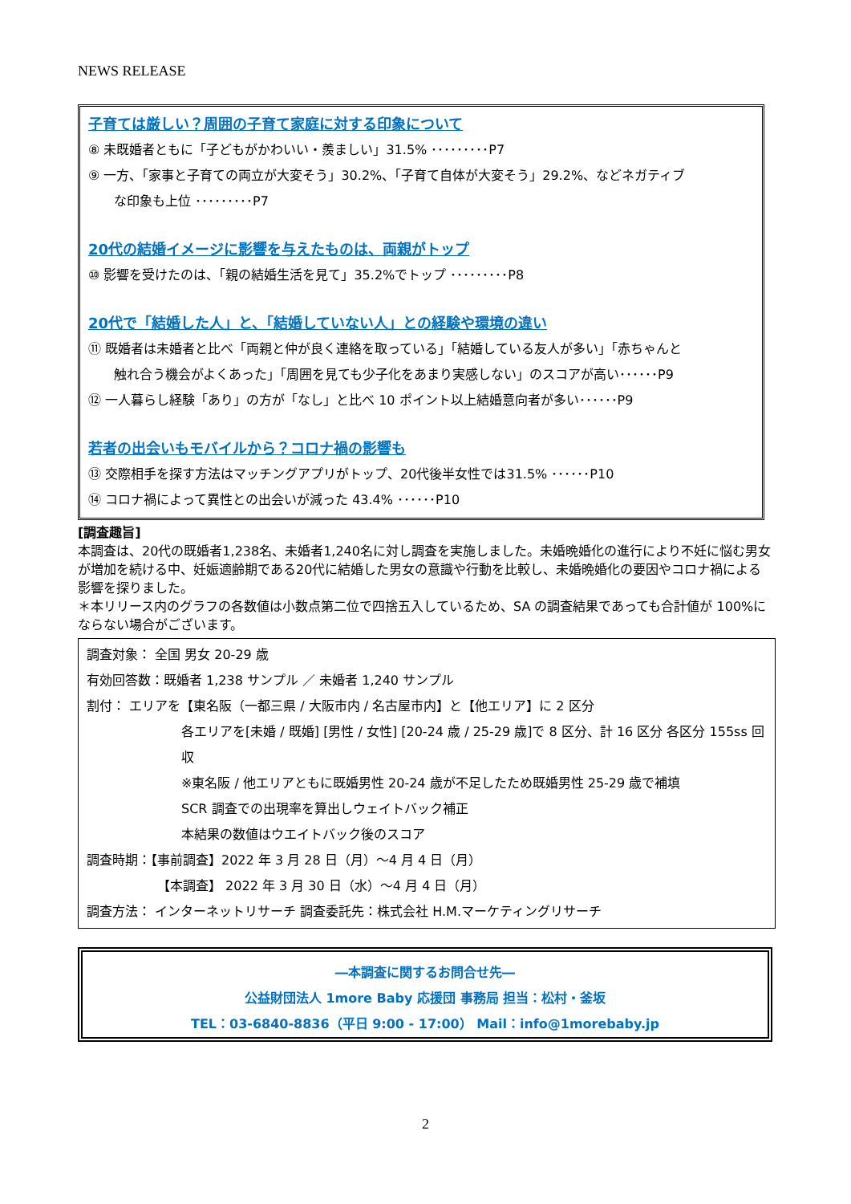NEWS RELEASE
子育ては厳しい？周囲の子育て家庭に対する印象について
⑧ 未既婚者ともに「子どもがかわいい・羨ましい」31.5% ･････････P7
⑨ 一方、「家事と子育ての両立が大変そう」30.2%、「子育て自体が大変そう」29.2%、などネガティブ
な印象も上位 ･････････P7
20代の結婚イメージに影響を与えたものは、両親がトップ
⑩ 影響を受けたのは、「親の結婚生活を見て」35.2%でトップ ･････････P8
20代で「結婚した人」と、「結婚していない人」との経験や環境の違い
⑪ 既婚者は未婚者と比べ「両親と仲が良く連絡を取っている」「結婚している友人が多い」「赤ちゃんと
触れ合う機会がよくあった」「周囲を見ても少子化をあまり実感しない」のスコアが高い･･････P9
⑫ 一人暮らし経験「あり」の方が「なし」と比べ 10 ポイント以上結婚意向者が多い･･････P9
若者の出会いもモバイルから？コロナ禍の影響も
⑬ 交際相手を探す方法はマッチングアプリがトップ、20代後半女性では31.5% ･･････P10
⑭ コロナ禍によって異性との出会いが減った 43.4% ･･････P10
[調査趣旨]
本調査は、20代の既婚者1,238名、未婚者1,240名に対し調査を実施しました。未婚晩婚化の進行により不妊に悩む男女が増加を続ける中、妊娠適齢期である20代に結婚した男女の意識や行動を比較し、未婚晩婚化の要因やコロナ禍による影響を探りました。
＊本リリース内のグラフの各数値は小数点第二位で四捨五入しているため、SA の調査結果であっても合計値が 100%にならない場合がございます。
調査対象： 全国 男女 20-29 歳
有効回答数：既婚者 1,238 サンプル ／ 未婚者 1,240 サンプル
割付： エリアを【東名阪（一都三県 / 大阪市内 / 名古屋市内】と【他エリア】に 2 区分
各エリアを[未婚 / 既婚] [男性 / 女性] [20-24 歳 / 25-29 歳]で 8 区分、計 16 区分 各区分 155ss 回収
※東名阪 / 他エリアともに既婚男性 20-24 歳が不足したため既婚男性 25-29 歳で補填
SCR 調査での出現率を算出しウェイトバック補正
本結果の数値はウエイトバック後のスコア
調査時期：【事前調査】2022 年 3 月 28 日（月）～4 月 4 日（月）
【本調査】 2022 年 3 月 30 日（水）～4 月 4 日（月）
調査方法： インターネットリサーチ 調査委託先：株式会社 H.M.マーケティングリサーチ
―本調査に関するお問合せ先―
公益財団法人 1more Baby 応援団 事務局 担当：松村・釜坂
TEL：03-6840-8836（平日 9:00 - 17:00） Mail：info@1morebaby.jp
2